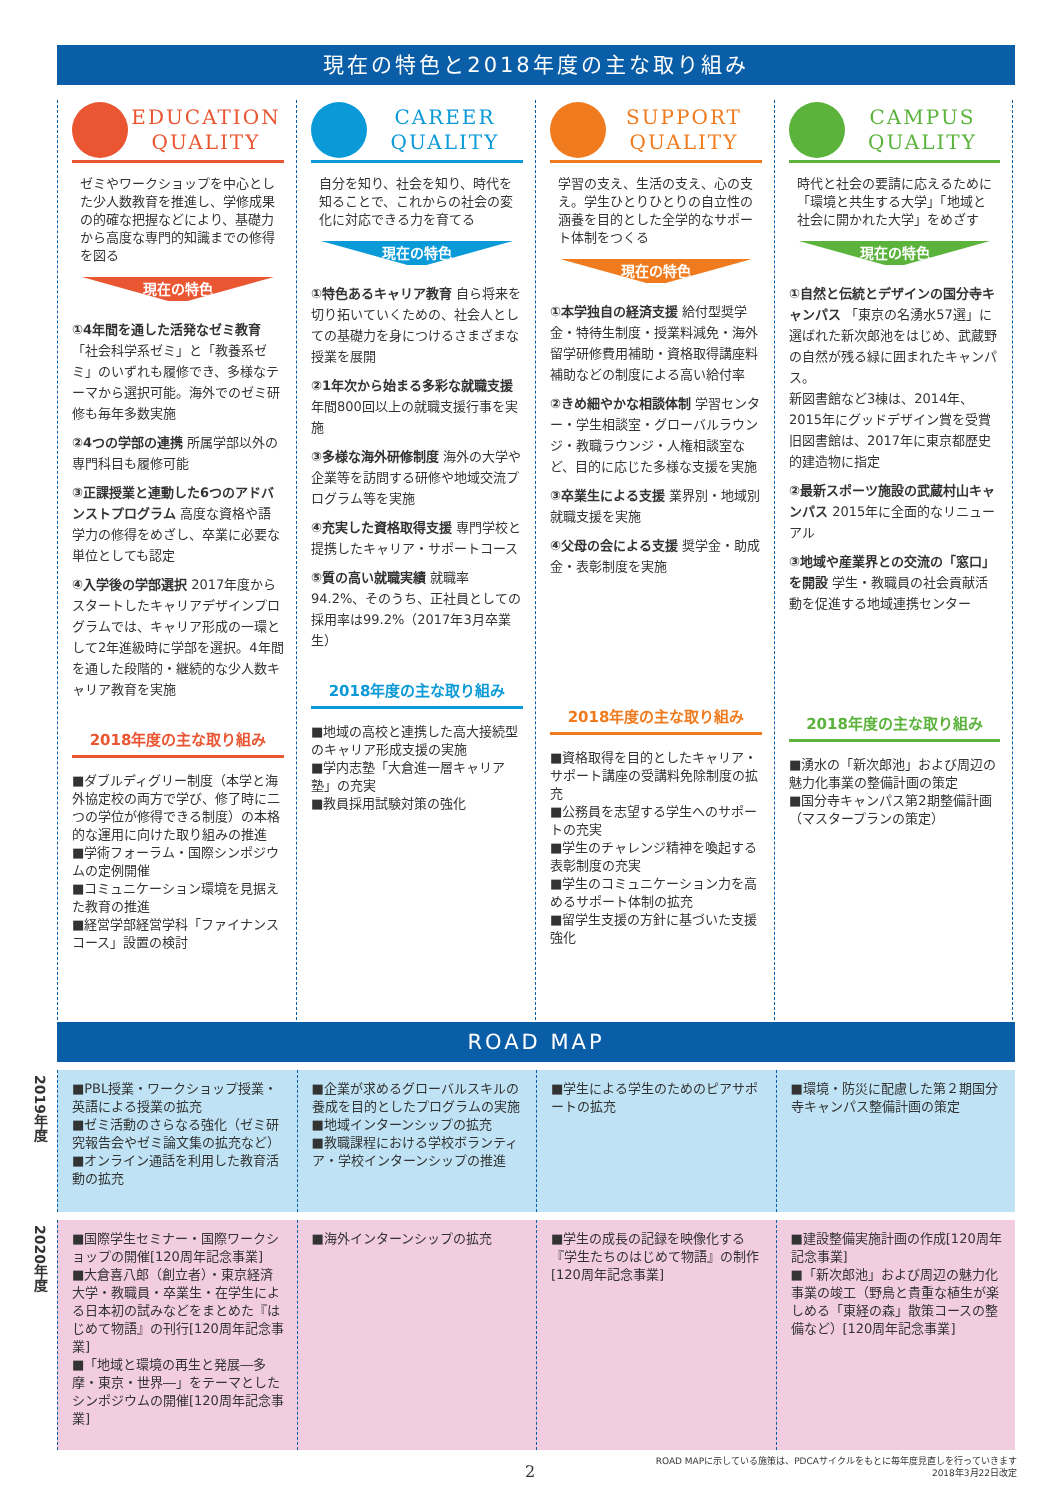現在の特色と2018年度の主な取り組み
EDUCATION
QUALITY
ゼミやワークショップを中心とした少人数教育を推進し、学修成果の的確な把握などにより、基礎力から高度な専門的知識までの修得を図る
現在の特色
①4年間を通した活発なゼミ教育「社会科学系ゼミ」と「教養系ゼミ」のいずれも履修でき、多様なテーマから選択可能。海外でのゼミ研修も毎年多数実施
②4つの学部の連携 所属学部以外の専門科目も履修可能
③正課授業と連動した6つのアドバンストプログラム 高度な資格や語学力の修得をめざし、卒業に必要な単位としても認定
④入学後の学部選択 2017年度からスタートしたキャリアデザインプログラムでは、キャリア形成の一環として2年進級時に学部を選択。4年間を通した段階的・継続的な少人数キャリア教育を実施
2018年度の主な取り組み
■ダブルディグリー制度（本学と海外協定校の両方で学び、修了時に二つの学位が修得できる制度）の本格的な運用に向けた取り組みの推進
■学術フォーラム・国際シンポジウムの定例開催
■コミュニケーション環境を見据えた教育の推進
■経営学部経営学科「ファイナンスコース」設置の検討
CAREER
QUALITY
自分を知り、社会を知り、時代を知ることで、これからの社会の変化に対応できる力を育てる
現在の特色
①特色あるキャリア教育 自ら将来を切り拓いていくための、社会人としての基礎力を身につけるさまざまな授業を展開
②1年次から始まる多彩な就職支援 年間800回以上の就職支援行事を実施
③多様な海外研修制度 海外の大学や企業等を訪問する研修や地域交流プログラム等を実施
④充実した資格取得支援 専門学校と提携したキャリア・サポートコース
⑤質の高い就職実績 就職率94.2%、そのうち、正社員としての採用率は99.2%（2017年3月卒業生）
2018年度の主な取り組み
■地域の高校と連携した高大接続型のキャリア形成支援の実施
■学内志塾「大倉進一層キャリア塾」の充実
■教員採用試験対策の強化
SUPPORT
QUALITY
学習の支え、生活の支え、心の支え。学生ひとりひとりの自立性の涵養を目的とした全学的なサポート体制をつくる
現在の特色
①本学独自の経済支援 給付型奨学金・特待生制度・授業料減免・海外留学研修費用補助・資格取得講座料補助などの制度による高い給付率
②きめ細やかな相談体制 学習センター・学生相談室・グローバルラウンジ・教職ラウンジ・人権相談室など、目的に応じた多様な支援を実施
③卒業生による支援 業界別・地域別就職支援を実施
④父母の会による支援 奨学金・助成金・表彰制度を実施
2018年度の主な取り組み
■資格取得を目的としたキャリア・サポート講座の受講料免除制度の拡充
■公務員を志望する学生へのサポートの充実
■学生のチャレンジ精神を喚起する表彰制度の充実
■学生のコミュニケーション力を高めるサポート体制の拡充
■留学生支援の方針に基づいた支援強化
CAMPUS
QUALITY
時代と社会の要請に応えるために「環境と共生する大学」「地域と社会に開かれた大学」をめざす
現在の特色
①自然と伝統とデザインの国分寺キャンパス 「東京の名湧水57選」に選ばれた新次郎池をはじめ、武蔵野の自然が残る緑に囲まれたキャンパス。
新図書館など3棟は、2014年、2015年にグッドデザイン賞を受賞 旧図書館は、2017年に東京都歴史的建造物に指定
②最新スポーツ施設の武蔵村山キャンパス 2015年に全面的なリニューアル
③地域や産業界との交流の「窓口」を開設 学生・教職員の社会貢献活動を促進する地域連携センター
2018年度の主な取り組み
■湧水の「新次郎池」および周辺の魅力化事業の整備計画の策定
■国分寺キャンパス第2期整備計画（マスタープランの策定）
ROAD MAP
2019年度
■PBL授業・ワークショップ授業・英語による授業の拡充
■ゼミ活動のさらなる強化（ゼミ研究報告会やゼミ論文集の拡充など）
■オンライン通話を利用した教育活動の拡充
■企業が求めるグローバルスキルの養成を目的としたプログラムの実施
■地域インターンシップの拡充
■教職課程における学校ボランティア・学校インターンシップの推進
■学生による学生のためのピアサポートの拡充
■環境・防災に配慮した第２期国分寺キャンパス整備計画の策定
2020年度
■国際学生セミナー・国際ワークショップの開催[120周年記念事業]
■大倉喜八郎（創立者）・東京経済大学・教職員・卒業生・在学生による日本初の試みなどをまとめた『はじめて物語』の刊行[120周年記念事業]
■「地域と環境の再生と発展―多摩・東京・世界―」をテーマとしたシンポジウムの開催[120周年記念事業]
■海外インターンシップの拡充 ■学生の成長の記録を映像化する『学生たちのはじめて物語』の制作[120周年記念事業]
■建設整備実施計画の作成[120周年記念事業]
■「新次郎池」および周辺の魅力化事業の竣工（野鳥と貴重な植生が楽しめる「東経の森」散策コースの整備など）[120周年記念事業]
2
ROAD MAPに示している施策は、PDCAサイクルをもとに毎年度見直しを行っていきます
2018年3月22日改定